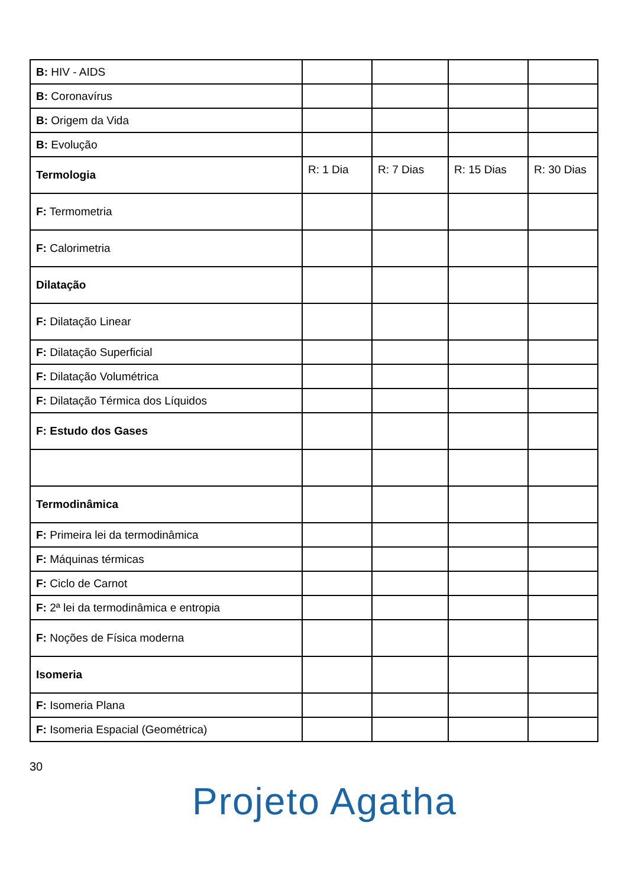| B: HIV - AIDS | | | | |
| B: Coronavírus | | | | |
| B: Origem da Vida | | | | |
| B: Evolução | | | | |
| Termologia | R: 1 Dia | R: 7 Dias | R: 15 Dias | R: 30 Dias |
| F: Termometria | | | | |
| F: Calorimetria | | | | |
| Dilatação | | | | |
| F: Dilatação Linear | | | | |
| F: Dilatação Superficial | | | | |
| F: Dilatação Volumétrica | | | | |
| F: Dilatação Térmica dos Líquidos | | | | |
| F: Estudo dos Gases | | | | |
| Termodinâmica | | | | |
| F: Primeira lei da termodinâmica | | | | |
| F: Máquinas térmicas | | | | |
| F: Ciclo de Carnot | | | | |
| F: 2ª lei da termodinâmica e entropia | | | | |
| F: Noções de Física moderna | | | | |
| Isomeria | | | | |
| F: Isomeria Plana | | | | |
| F: Isomeria Espacial (Geométrica) | | | | |
30
Projeto Agatha